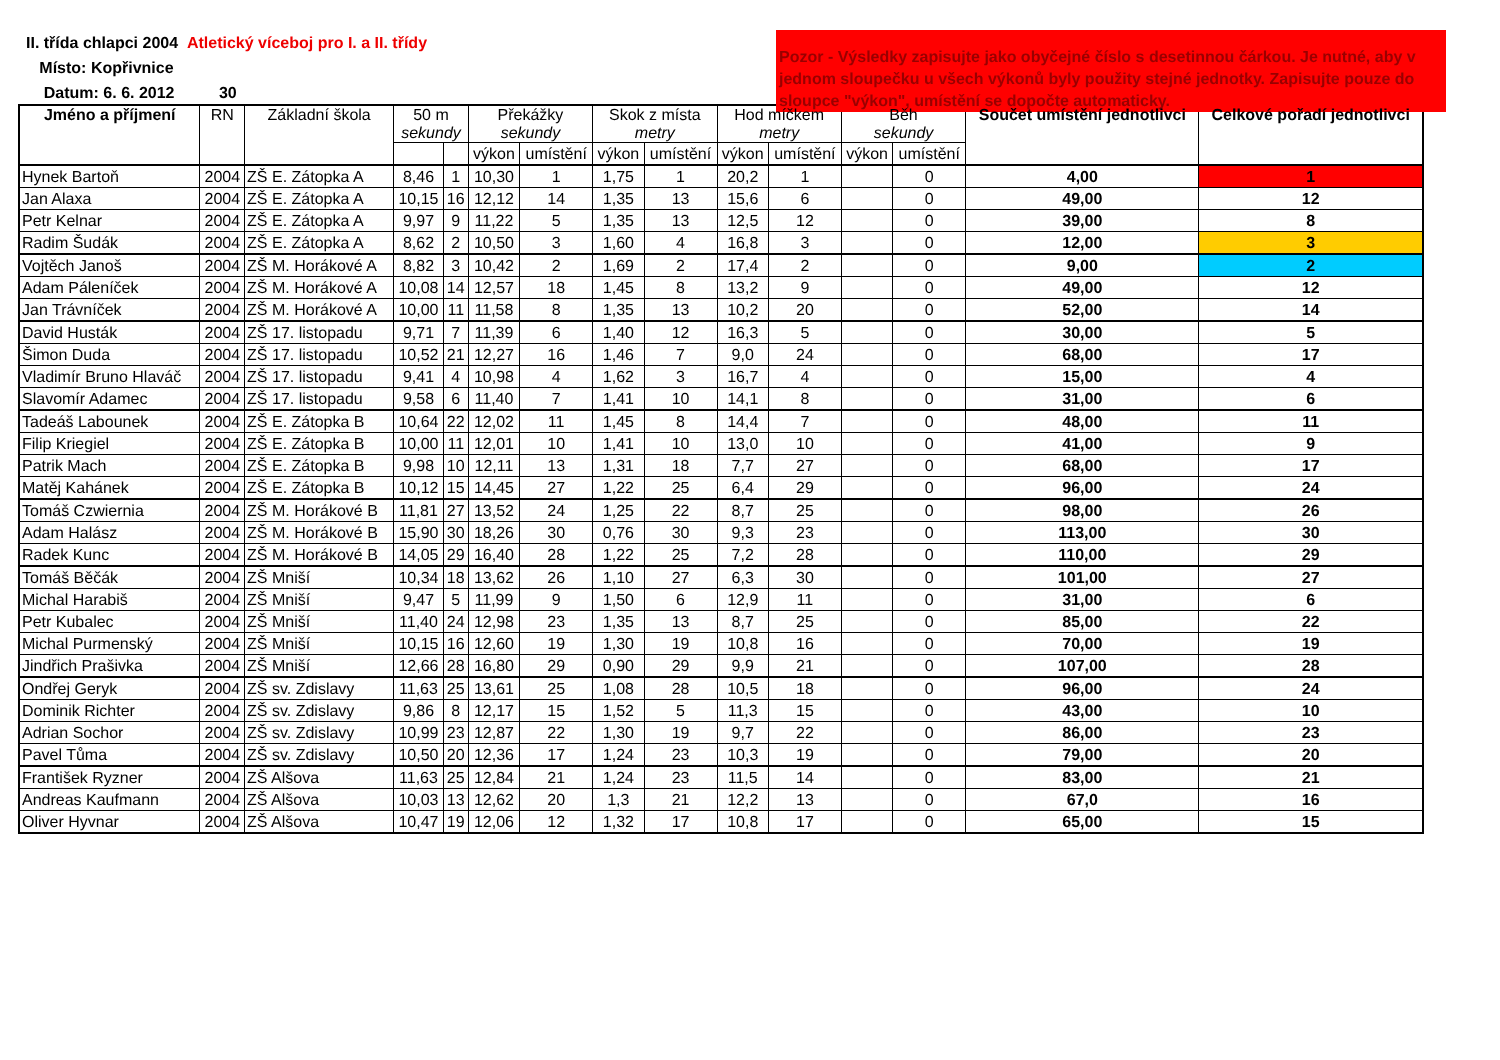II. třída chlapci 2004 Atletický víceboj pro I. a II. třídy
Místo: Kopřivnice
Datum: 6. 6. 2012 30
Pozor - Výsledky zapisujte jako obyčejné číslo s desetinnou čárkou. Je nutné, aby v jednom sloupečku u všech výkonů byly použity stejné jednotky. Zapisujte pouze do sloupce "výkon", umístění se dopočte automaticky.
| Jméno a příjmení | RN | Základní škola | 50 m sekundy | | Překážky sekundy | | Skok z místa metry | | Hod míčkem metry | | Běh sekundy | | Součet umístění jednotlivci | Celkové pořadí jednotlivci |
| --- | --- | --- | --- | --- | --- | --- | --- | --- | --- | --- | --- | --- | --- | --- |
| | | | | | výkon | umístění | výkon | umístění | výkon | umístění | výkon | umístění | | |
| Hynek Bartoň | 2004 | ZŠ E. Zátopka A | 8,46 | 1 | 10,30 | 1 | 1,75 | 1 | 20,2 | 1 | | 0 | 4,00 | 1 |
| Jan Alaxa | 2004 | ZŠ E. Zátopka A | 10,15 | 16 | 12,12 | 14 | 1,35 | 13 | 15,6 | 6 | | 0 | 49,00 | 12 |
| Petr Kelnar | 2004 | ZŠ E. Zátopka A | 9,97 | 9 | 11,22 | 5 | 1,35 | 13 | 12,5 | 12 | | 0 | 39,00 | 8 |
| Radim Šudák | 2004 | ZŠ E. Zátopka A | 8,62 | 2 | 10,50 | 3 | 1,60 | 4 | 16,8 | 3 | | 0 | 12,00 | 3 |
| Vojtěch Janoš | 2004 | ZŠ M. Horákové A | 8,82 | 3 | 10,42 | 2 | 1,69 | 2 | 17,4 | 2 | | 0 | 9,00 | 2 |
| Adam Páleníček | 2004 | ZŠ M. Horákové A | 10,08 | 14 | 12,57 | 18 | 1,45 | 8 | 13,2 | 9 | | 0 | 49,00 | 12 |
| Jan Trávníček | 2004 | ZŠ M. Horákové A | 10,00 | 11 | 11,58 | 8 | 1,35 | 13 | 10,2 | 20 | | 0 | 52,00 | 14 |
| David Husták | 2004 | ZŠ 17. listopadu | 9,71 | 7 | 11,39 | 6 | 1,40 | 12 | 16,3 | 5 | | 0 | 30,00 | 5 |
| Šimon Duda | 2004 | ZŠ 17. listopadu | 10,52 | 21 | 12,27 | 16 | 1,46 | 7 | 9,0 | 24 | | 0 | 68,00 | 17 |
| Vladimír Bruno Hlaváč | 2004 | ZŠ 17. listopadu | 9,41 | 4 | 10,98 | 4 | 1,62 | 3 | 16,7 | 4 | | 0 | 15,00 | 4 |
| Slavomír Adamec | 2004 | ZŠ 17. listopadu | 9,58 | 6 | 11,40 | 7 | 1,41 | 10 | 14,1 | 8 | | 0 | 31,00 | 6 |
| Tadeáš Labounek | 2004 | ZŠ E. Zátopka B | 10,64 | 22 | 12,02 | 11 | 1,45 | 8 | 14,4 | 7 | | 0 | 48,00 | 11 |
| Filip Kriegiel | 2004 | ZŠ E. Zátopka B | 10,00 | 11 | 12,01 | 10 | 1,41 | 10 | 13,0 | 10 | | 0 | 41,00 | 9 |
| Patrik Mach | 2004 | ZŠ E. Zátopka B | 9,98 | 10 | 12,11 | 13 | 1,31 | 18 | 7,7 | 27 | | 0 | 68,00 | 17 |
| Matěj Kahánek | 2004 | ZŠ E. Zátopka B | 10,12 | 15 | 14,45 | 27 | 1,22 | 25 | 6,4 | 29 | | 0 | 96,00 | 24 |
| Tomáš Czwiernia | 2004 | ZŠ M. Horákové B | 11,81 | 27 | 13,52 | 24 | 1,25 | 22 | 8,7 | 25 | | 0 | 98,00 | 26 |
| Adam Halász | 2004 | ZŠ M. Horákové B | 15,90 | 30 | 18,26 | 30 | 0,76 | 30 | 9,3 | 23 | | 0 | 113,00 | 30 |
| Radek Kunc | 2004 | ZŠ M. Horákové B | 14,05 | 29 | 16,40 | 28 | 1,22 | 25 | 7,2 | 28 | | 0 | 110,00 | 29 |
| Tomáš Běčák | 2004 | ZŠ Mniší | 10,34 | 18 | 13,62 | 26 | 1,10 | 27 | 6,3 | 30 | | 0 | 101,00 | 27 |
| Michal Harabiš | 2004 | ZŠ Mniší | 9,47 | 5 | 11,99 | 9 | 1,50 | 6 | 12,9 | 11 | | 0 | 31,00 | 6 |
| Petr Kubalec | 2004 | ZŠ Mniší | 11,40 | 24 | 12,98 | 23 | 1,35 | 13 | 8,7 | 25 | | 0 | 85,00 | 22 |
| Michal Purmenský | 2004 | ZŠ Mniší | 10,15 | 16 | 12,60 | 19 | 1,30 | 19 | 10,8 | 16 | | 0 | 70,00 | 19 |
| Jindřich Prašivka | 2004 | ZŠ Mniší | 12,66 | 28 | 16,80 | 29 | 0,90 | 29 | 9,9 | 21 | | 0 | 107,00 | 28 |
| Ondřej Geryk | 2004 | ZŠ sv. Zdislavy | 11,63 | 25 | 13,61 | 25 | 1,08 | 28 | 10,5 | 18 | | 0 | 96,00 | 24 |
| Dominik Richter | 2004 | ZŠ sv. Zdislavy | 9,86 | 8 | 12,17 | 15 | 1,52 | 5 | 11,3 | 15 | | 0 | 43,00 | 10 |
| Adrian Sochor | 2004 | ZŠ sv. Zdislavy | 10,99 | 23 | 12,87 | 22 | 1,30 | 19 | 9,7 | 22 | | 0 | 86,00 | 23 |
| Pavel Tůma | 2004 | ZŠ sv. Zdislavy | 10,50 | 20 | 12,36 | 17 | 1,24 | 23 | 10,3 | 19 | | 0 | 79,00 | 20 |
| František Ryzner | 2004 | ZŠ Alšova | 11,63 | 25 | 12,84 | 21 | 1,24 | 23 | 11,5 | 14 | | 0 | 83,00 | 21 |
| Andreas Kaufmann | 2004 | ZŠ Alšova | 10,03 | 13 | 12,62 | 20 | 1,3 | 21 | 12,2 | 13 | | 0 | 67,0 | 16 |
| Oliver Hyvnar | 2004 | ZŠ Alšova | 10,47 | 19 | 12,06 | 12 | 1,32 | 17 | 10,8 | 17 | | 0 | 65,00 | 15 |